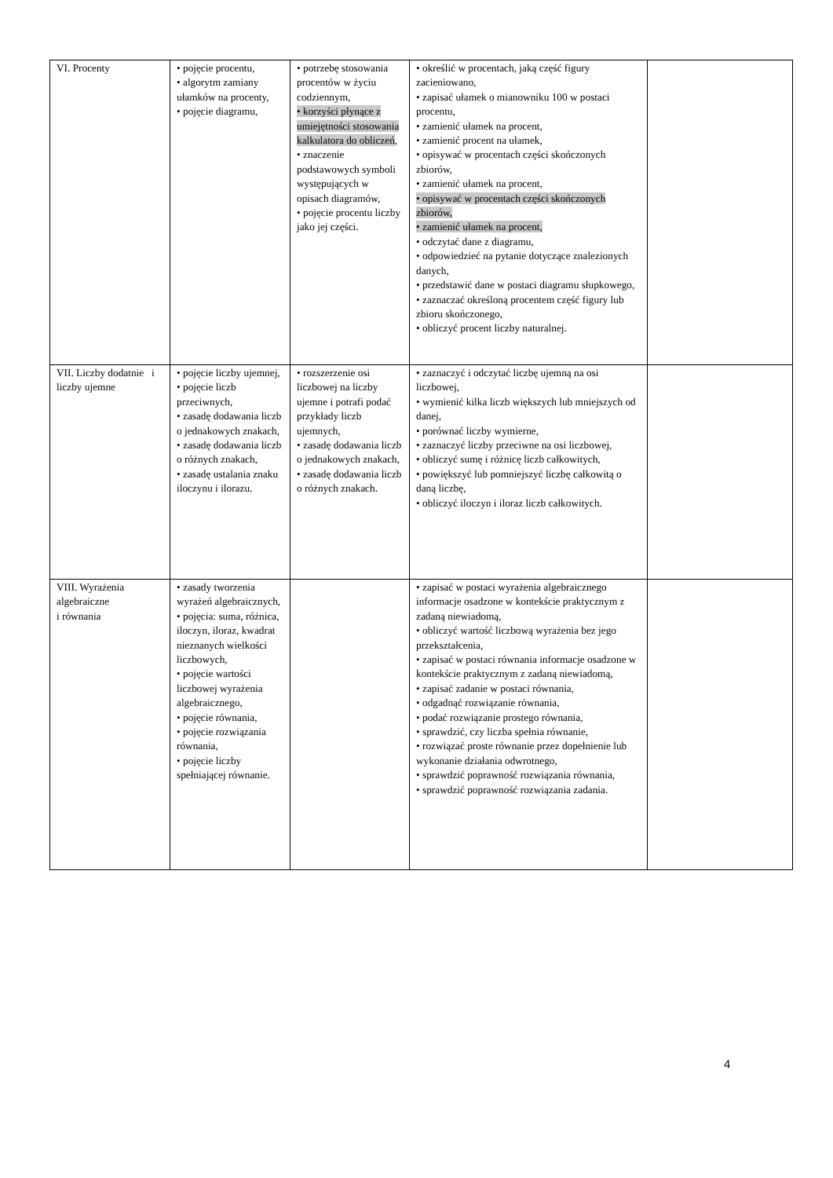| VI. Procenty | • pojęcie procentu, • algorytm zamiany ułamków na procenty, • pojęcie diagramu, | • potrzebę stosowania procentów w życiu codziennym, • korzyści płynące z umiejętności stosowania kalkulatora do obliczeń , • znaczenie podstawowych symboli występujących w opisach diagramów, • pojęcie procentu liczby jako jej części. | • określić w procentach, jaką część figury zacieniowano, • zapisać ułamek o mianowniku 100 w postaci procentu, • zamienić ułamek na procent, • zamienić procent na ułamek, • opisywać w procentach części skończonych zbiorów, • zamienić ułamek na procent, • opisywać w procentach części skończonych zbiorów, • zamienić ułamek na procent, • odczytać dane z diagramu, • odpowiedzieć na pytanie dotyczące znalezionych danych, • przedstawić dane w postaci diagramu słupkowego, • zaznaczać określoną procentem część figury lub zbioru skończonego, • obliczyć procent liczby naturalnej. | |
| VII. Liczby dodatnie i liczby ujemne | • pojęcie liczby ujemnej, • pojęcie liczb przeciwnych, • zasadę dodawania liczb o jednakowych znakach, • zasadę dodawania liczb o różnych znakach, • zasadę ustalania znaku iloczynu i ilorazu. | • rozszerzenie osi liczbowej na liczby ujemne i potrafi podać przykłady liczb ujemnych, • zasadę dodawania liczb o jednakowych znakach, • zasadę dodawania liczb o różnych znakach. | • zaznaczyć i odczytać liczbę ujemną na osi liczbowej, • wymienić kilka liczb większych lub mniejszych od danej, • porównać liczby wymierne, • zaznaczyć liczby przeciwne na osi liczbowej, • obliczyć sumę i różnicę liczb całkowitych, • powiększyć lub pomniejszyć liczbę całkowitą o daną liczbę, • obliczyć iloczyn i iloraz liczb całkowitych. | |
| VIII. Wyrażenia algebraiczne i równania | • zasady tworzenia wyrażeń algebraicznych, • pojęcia: suma, różnica, iloczyn, iloraz, kwadrat nieznanych wielkości liczbowych, • pojęcie wartości liczbowej wyrażenia algebraicznego, • pojęcie równania, • pojęcie rozwiązania równania, • pojęcie liczby spełniającej równanie. | | • zapisać w postaci wyrażenia algebraicznego informacje osadzone w kontekście praktycznym z zadaną niewiadomą, • obliczyć wartość liczbową wyrażenia bez jego przekształcenia, • zapisać w postaci równania informacje osadzone w kontekście praktycznym z zadaną niewiadomą, • zapisać zadanie w postaci równania, • odgadnąć rozwiązanie równania, • podać rozwiązanie prostego równania, • sprawdzić, czy liczba spełnia równanie, • rozwiązać proste równanie przez dopełnienie lub wykonanie działania odwrotnego, • sprawdzić poprawność rozwiązania równania, • sprawdzić poprawność rozwiązania zadania. | |
4